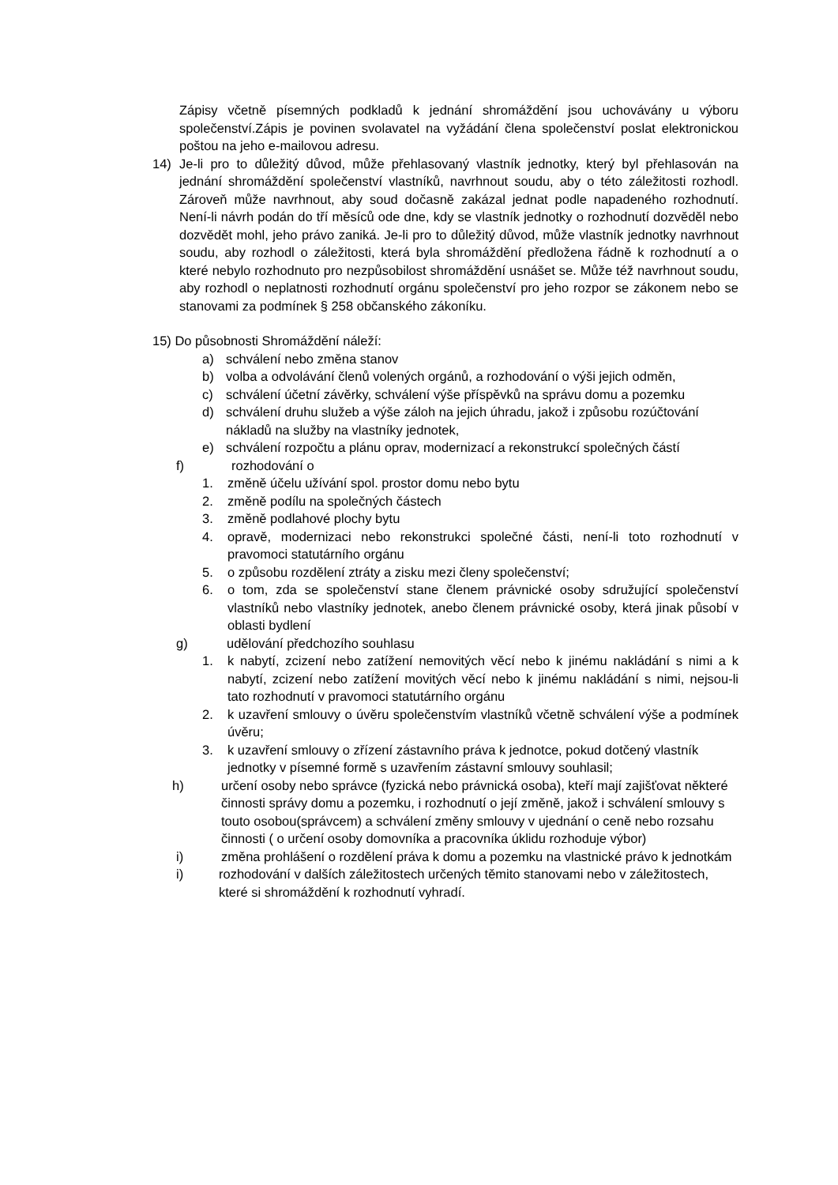Zápisy včetně písemných podkladů k jednání shromáždění jsou uchovávány u výboru společenství.Zápis je povinen svolavatel na vyžádání člena společenství poslat elektronickou poštou na jeho e-mailovou adresu.
14) Je-li pro to důležitý důvod, může přehlasovaný vlastník jednotky, který byl přehlasován na jednání shromáždění společenství vlastníků, navrhnout soudu, aby o této záležitosti rozhodl. Zároveň může navrhnout, aby soud dočasně zakázal jednat podle napadeného rozhodnutí. Není-li návrh podán do tří měsíců ode dne, kdy se vlastník jednotky o rozhodnutí dozvěděl nebo dozvědět mohl, jeho právo zaniká. Je-li pro to důležitý důvod, může vlastník jednotky navrhnout soudu, aby rozhodl o záležitosti, která byla shromáždění předložena řádně k rozhodnutí a o které nebylo rozhodnuto pro nezpůsobilost shromáždění usnášet se. Může též navrhnout soudu, aby rozhodl o neplatnosti rozhodnutí orgánu společenství pro jeho rozpor se zákonem nebo se stanovami za podmínek § 258 občanského zákoníku.
15) Do působnosti Shromáždění náleží:
a) schválení nebo změna stanov
b) volba a odvolávání členů volených orgánů, a rozhodování o výši jejich odměn,
c) schválení účetní závěrky, schválení výše příspěvků na správu domu a pozemku
d) schválení druhu služeb a výše záloh na jejich úhradu, jakož i způsobu rozúčtování nákladů na služby na vlastníky jednotek,
e) schválení rozpočtu a plánu oprav, modernizací a rekonstrukcí společných částí
f) rozhodování o
1. změně účelu užívání spol. prostor domu nebo bytu
2. změně podílu na společných částech
3. změně podlahové plochy bytu
4. opravě, modernizaci nebo rekonstrukci společné části, není-li toto rozhodnutí v pravomoci statutárního orgánu
5. o způsobu rozdělení ztráty a zisku mezi členy společenství;
6. o tom, zda se společenství stane členem právnické osoby sdružující společenství vlastníků nebo vlastníky jednotek, anebo členem právnické osoby, která jinak působí v oblasti bydlení
g) udělování předchozího souhlasu
1. k nabytí, zcizení nebo zatížení nemovitých věcí nebo k jinému nakládání s nimi a k nabytí, zcizení nebo zatížení movitých věcí nebo k jinému nakládání s nimi, nejsou-li tato rozhodnutí v pravomoci statutárního orgánu
2. k uzavření smlouvy o úvěru společenstvím vlastníků včetně schválení výše a podmínek úvěru;
3. k uzavření smlouvy o zřízení zástavního práva k jednotce, pokud dotčený vlastník jednotky v písemné formě s uzavřením zástavní smlouvy souhlasil;
h) určení osoby nebo správce (fyzická nebo právnická osoba), kteří mají zajišťovat některé činnosti správy domu a pozemku, i rozhodnutí o její změně, jakož i schválení smlouvy s touto osobou(správcem) a schválení změny smlouvy v ujednání o ceně nebo rozsahu činnosti ( o určení osoby domovníka a pracovníka úklidu rozhoduje výbor)
i) změna prohlášení o rozdělení práva k domu a pozemku na vlastnické právo k jednotkám
i) rozhodování v dalších záležitostech určených těmito stanovami nebo v záležitostech, které si shromáždění k rozhodnutí vyhradí.